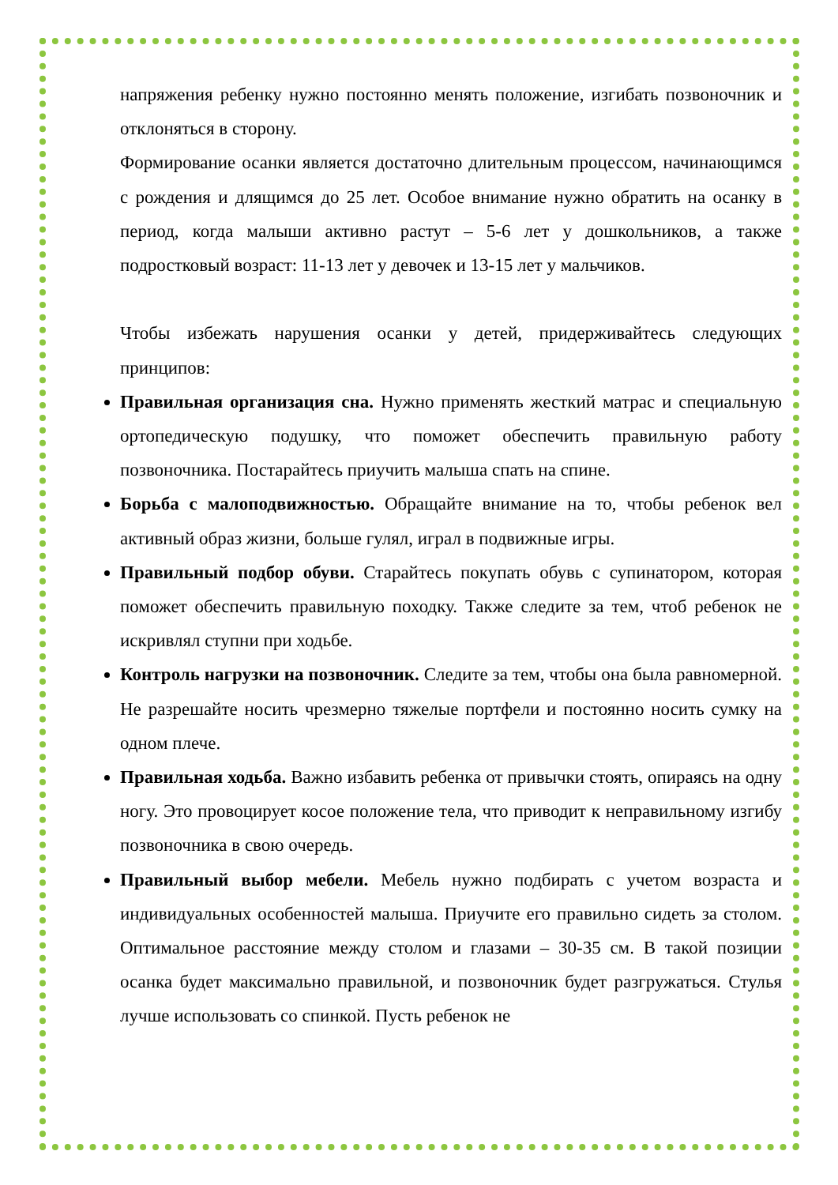напряжения ребенку нужно постоянно менять положение, изгибать позвоночник и отклоняться в сторону.
Формирование осанки является достаточно длительным процессом, начинающимся с рождения и длящимся до 25 лет. Особое внимание нужно обратить на осанку в период, когда малыши активно растут – 5-6 лет у дошкольников, а также подростковый возраст: 11-13 лет у девочек и 13-15 лет у мальчиков.
Чтобы избежать нарушения осанки у детей, придерживайтесь следующих принципов:
Правильная организация сна. Нужно применять жесткий матрас и специальную ортопедическую подушку, что поможет обеспечить правильную работу позвоночника. Постарайтесь приучить малыша спать на спине.
Борьба с малоподвижностью. Обращайте внимание на то, чтобы ребенок вел активный образ жизни, больше гулял, играл в подвижные игры.
Правильный подбор обуви. Старайтесь покупать обувь с супинатором, которая поможет обеспечить правильную походку. Также следите за тем, чтоб ребенок не искривлял ступни при ходьбе.
Контроль нагрузки на позвоночник. Следите за тем, чтобы она была равномерной. Не разрешайте носить чрезмерно тяжелые портфели и постоянно носить сумку на одном плече.
Правильная ходьба. Важно избавить ребенка от привычки стоять, опираясь на одну ногу. Это провоцирует косое положение тела, что приводит к неправильному изгибу позвоночника в свою очередь.
Правильный выбор мебели. Мебель нужно подбирать с учетом возраста и индивидуальных особенностей малыша. Приучите его правильно сидеть за столом. Оптимальное расстояние между столом и глазами – 30-35 см. В такой позиции осанка будет максимально правильной, и позвоночник будет разгружаться. Стулья лучше использовать со спинкой. Пусть ребенок не